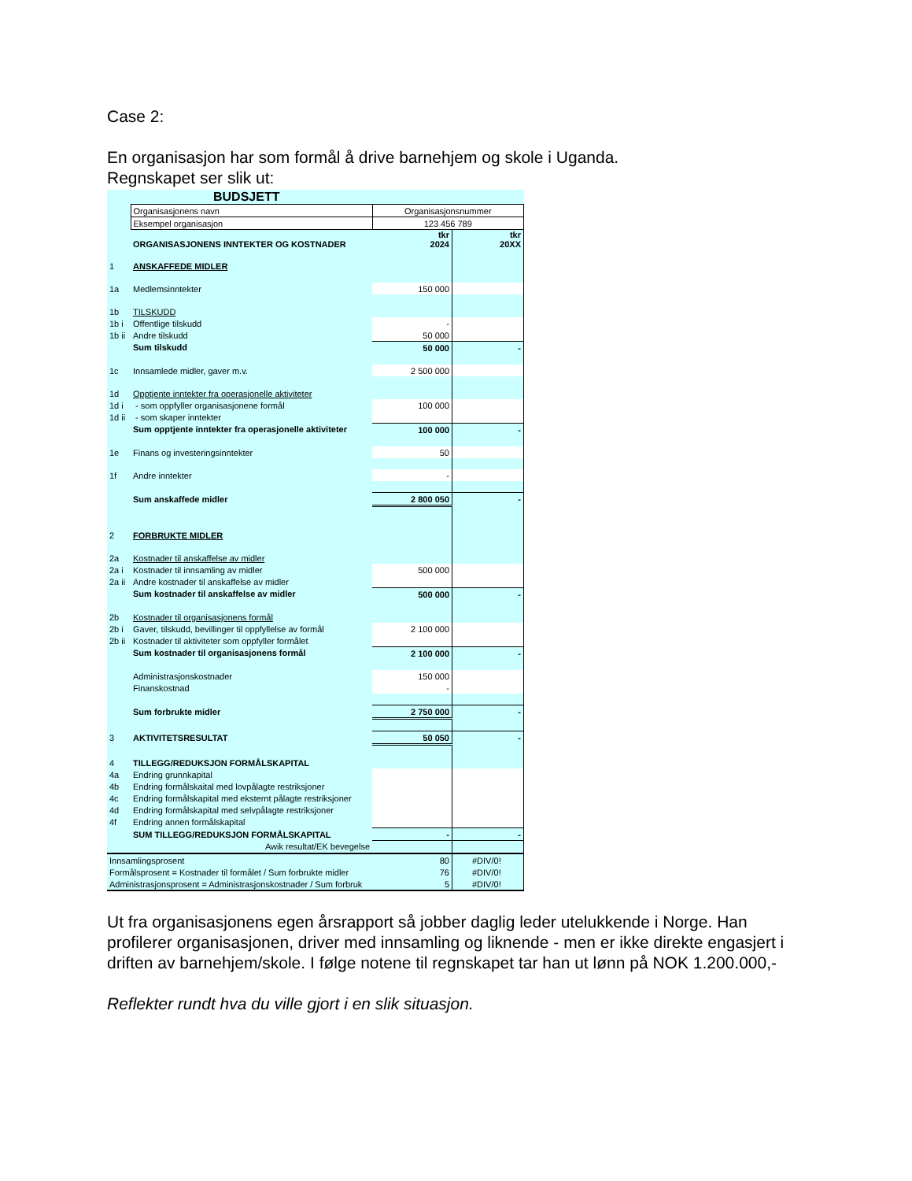Case 2:
En organisasjon har som formål å drive barnehjem og skole i Uganda.
Regnskapet ser slik ut:
| BUDSJETT | | | |
| | Organisasjonens navn | Organisasjonsnummer | |
| | Eksempel organisasjon | 123 456 789 | |
| | ORGANISASJONENS INNTEKTER OG KOSTNADER | tkr 2024 | tkr 20XX |
| 1 | ANSKAFFEDE MIDLER | | |
| 1a | Medlemsinntekter | 150 000 | |
| 1b | TILSKUDD | | |
| 1b i | Offentlige tilskudd | - | |
| 1b ii | Andre tilskudd | 50 000 | |
| | Sum tilskudd | 50 000 | - |
| 1c | Innsamlede midler, gaver m.v. | 2 500 000 | |
| 1d | Opptjente inntekter fra operasjonelle aktiviteter | | |
| 1d i | - som oppfyller organisasjonene formål | 100 000 | |
| 1d ii | - som skaper inntekter | | |
| | Sum opptjente inntekter fra operasjonelle aktiviteter | 100 000 | - |
| 1e | Finans og investeringsinntekter | 50 | |
| 1f | Andre inntekter | - | |
| | Sum anskaffede midler | 2 800 050 | - |
| 2 | FORBRUKTE MIDLER | | |
| 2a | Kostnader til anskaffelse av midler | | |
| 2a i | Kostnader til innsamling av midler | 500 000 | |
| 2a ii | Andre kostnader til anskaffelse av midler | | |
| | Sum kostnader til anskaffelse av midler | 500 000 | - |
| 2b | Kostnader til organisasjonens formål | | |
| 2b i | Gaver, tilskudd, bevillinger til oppfyllelse av formål | 2 100 000 | |
| 2b ii | Kostnader til aktiviteter som oppfyller formålet | | |
| | Sum kostnader til organisasjonens formål | 2 100 000 | - |
| | Administrasjonskostnader | 150 000 | |
| | Finanskostnad | - | |
| | Sum forbrukte midler | 2 750 000 | - |
| 3 | AKTIVITETSRESULTAT | 50 050 | - |
| 4 | TILLEGG/REDUKSJON FORMÅLSKAPITAL | | |
| 4a | Endring grunnkapital | | |
| 4b | Endring formålskaital med lovpålagte restriksjoner | | |
| 4c | Endring formålskapital med eksternt pålagte restriksjoner | | |
| 4d | Endring formålskapital med selvpålagte restriksjoner | | |
| 4f | Endring annen formålskapital | | |
| | SUM TILLEGG/REDUKSJON FORMÅLSKAPITAL | - | - |
| | Awik resultat/EK bevegelse | | |
| Innsamlingsprosent | | 80 | #DIV/0! |
| Formålsprosent = Kostnader til formålet / Sum forbrukte midler | | 76 | #DIV/0! |
| Administrasjonsprosent = Administrasjonskostnader / Sum forbruk | | 5 | #DIV/0! |
Ut fra organisasjonens egen årsrapport så jobber daglig leder utelukkende i Norge. Han profilerer organisasjonen, driver med innsamling og liknende - men er ikke direkte engasjert i driften av barnehjem/skole. I følge notene til regnskapet tar han ut lønn på NOK 1.200.000,-
Reflekter rundt hva du ville gjort i en slik situasjon.